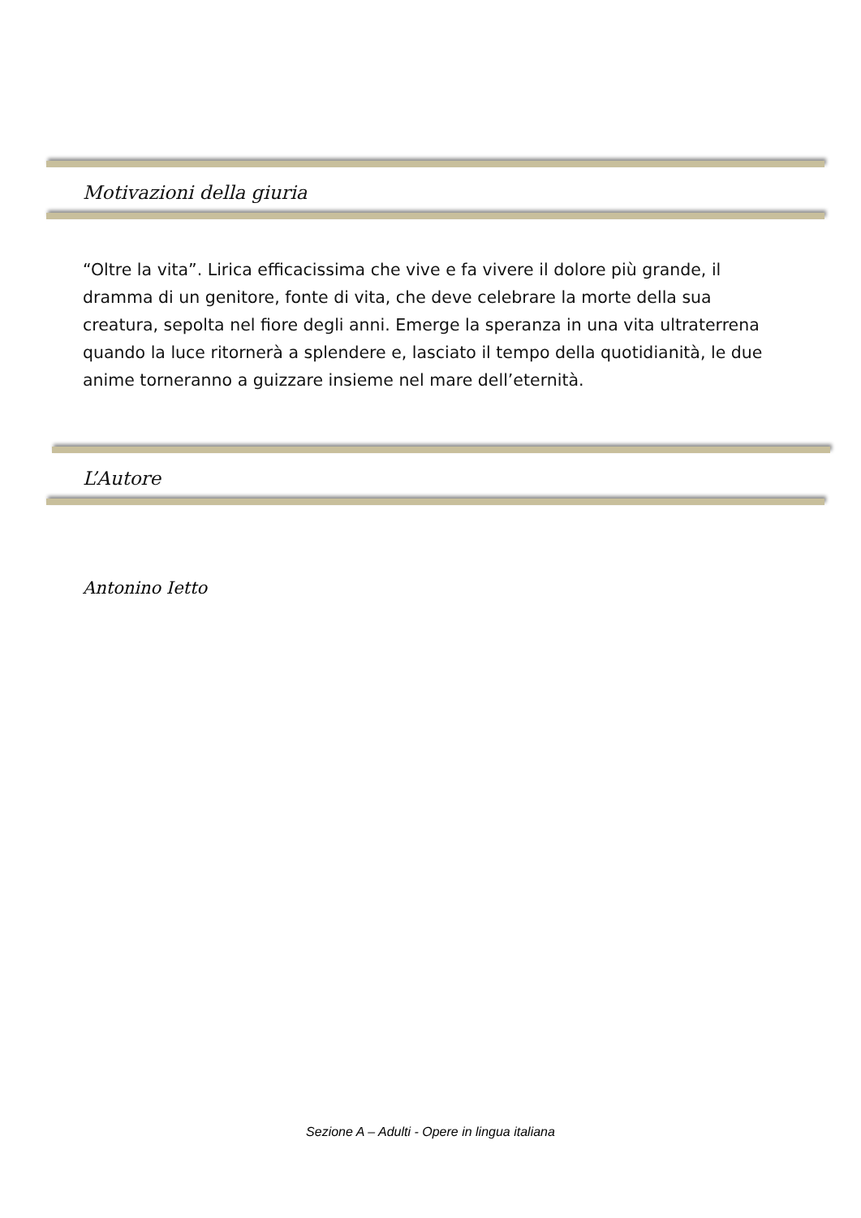Motivazioni della giuria
“Oltre la vita”. Lirica efficacissima che vive e fa vivere il dolore più grande, il dramma di un genitore, fonte di vita, che deve celebrare la morte della sua creatura, sepolta nel fiore degli anni. Emerge la speranza in una vita ultraterrena quando la luce ritornerà a splendere e, lasciato il tempo della quotidianità, le due anime torneranno a guizzare insieme nel mare dell’eternità.
L’Autore
Antonino Ietto
Sezione A – Adulti - Opere in lingua italiana